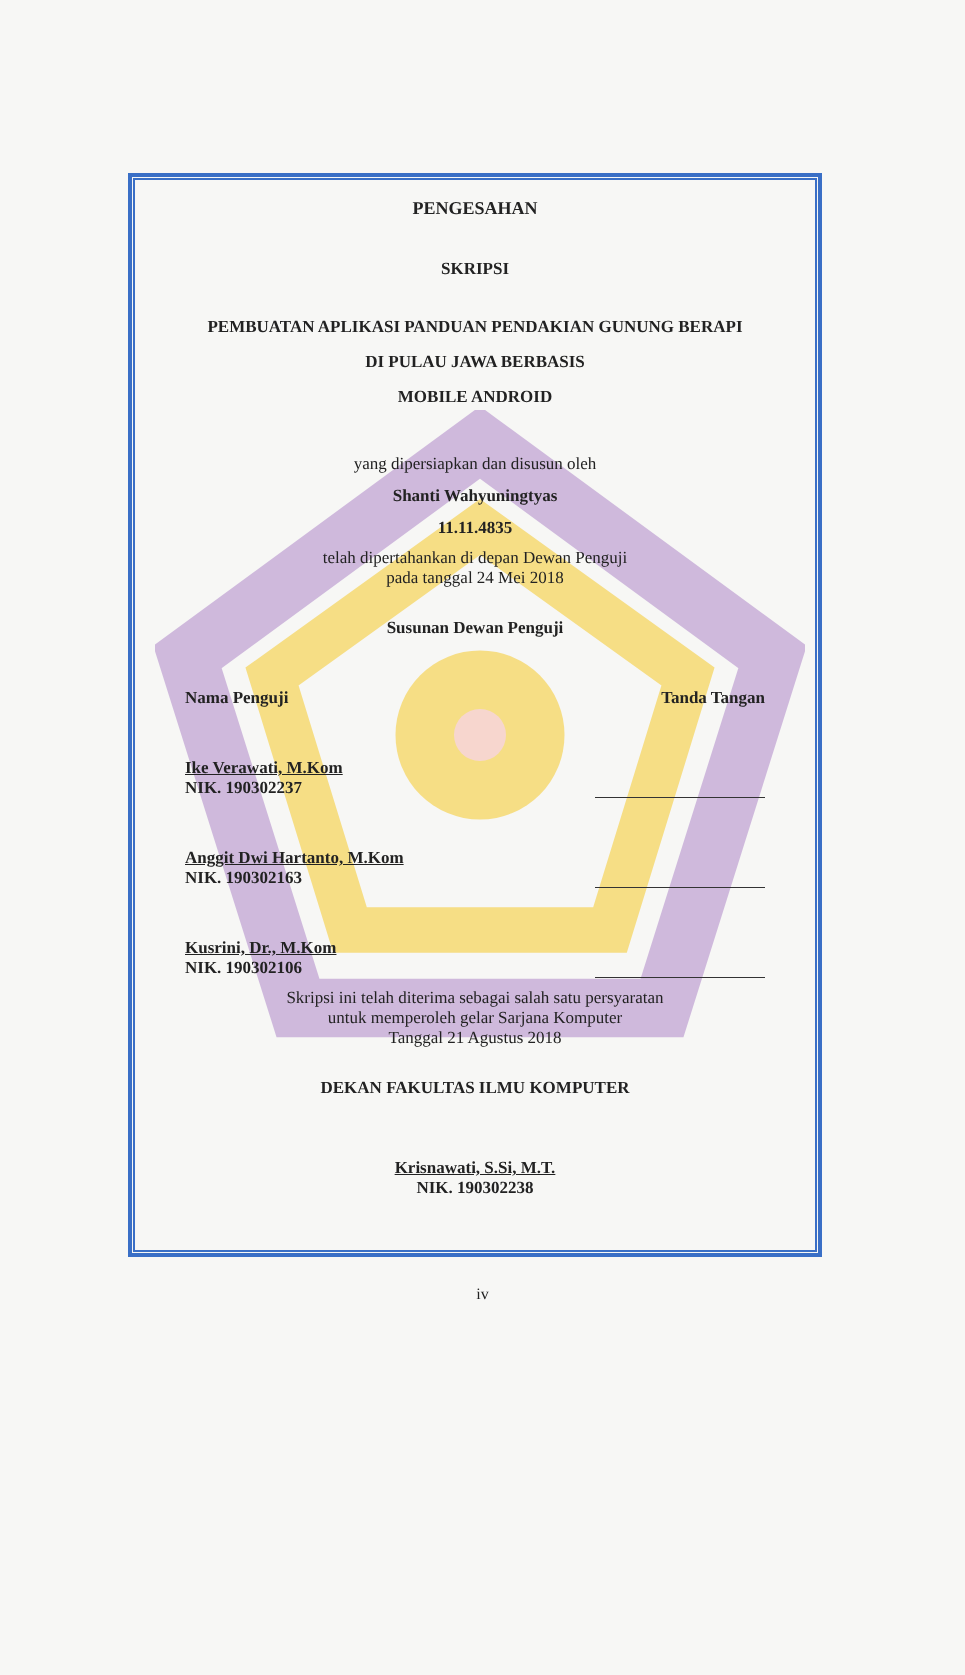PENGESAHAN
SKRIPSI
PEMBUATAN APLIKASI PANDUAN PENDAKIAN GUNUNG BERAPI
DI PULAU JAWA BERBASIS
MOBILE ANDROID
yang dipersiapkan dan disusun oleh
Shanti Wahyuningtyas
11.11.4835
telah dipertahankan di depan Dewan Penguji
pada tanggal 24 Mei 2018
Susunan Dewan Penguji
Nama Penguji Tanda Tangan
Ike Verawati, M.Kom
NIK. 190302237
Anggit Dwi Hartanto, M.Kom
NIK. 190302163
Kusrini, Dr., M.Kom
NIK. 190302106
Skripsi ini telah diterima sebagai salah satu persyaratan
untuk memperoleh gelar Sarjana Komputer
Tanggal 21 Agustus 2018
DEKAN FAKULTAS ILMU KOMPUTER
Krisnawati, S.Si, M.T.
NIK. 190302238
iv